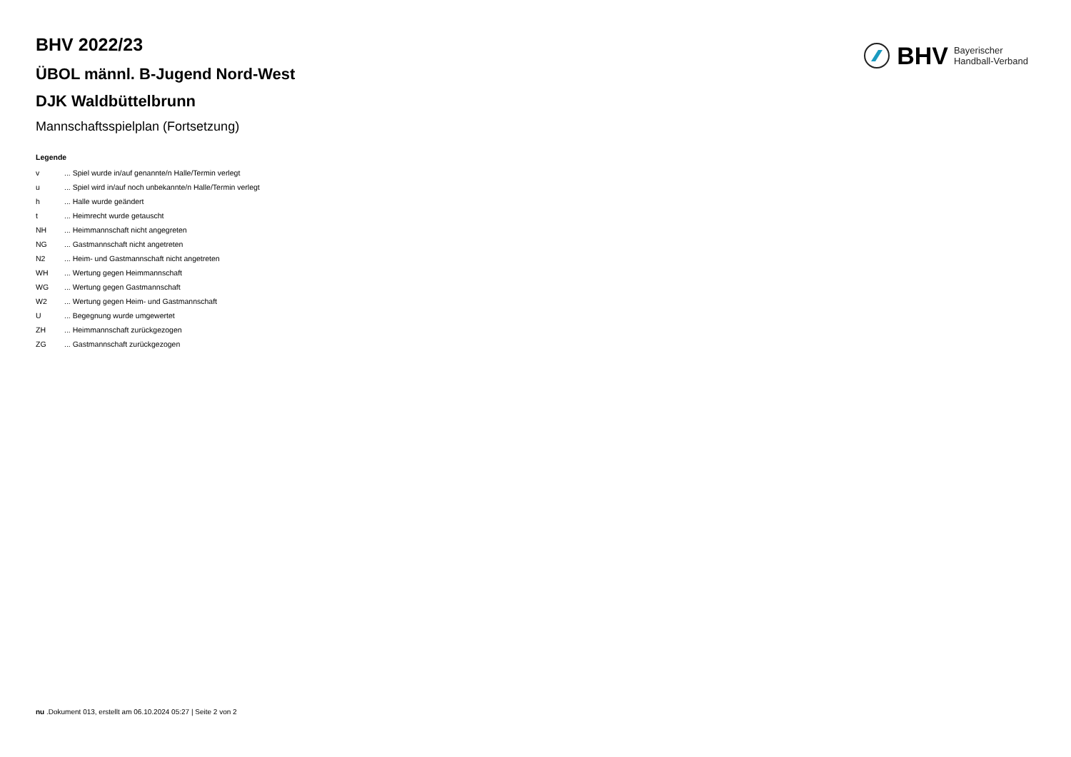BHV 2022/23
ÜBOL männl. B-Jugend Nord-West
DJK Waldbüttelbrunn
Mannschaftsspielplan (Fortsetzung)
Legende
| v | ... Spiel wurde in/auf genannte/n Halle/Termin verlegt |
| u | ... Spiel wird in/auf noch unbekannte/n Halle/Termin verlegt |
| h | ... Halle wurde geändert |
| t | ... Heimrecht wurde getauscht |
| NH | ... Heimmannschaft nicht angegreten |
| NG | ... Gastmannschaft nicht angetreten |
| N2 | ... Heim- und Gastmannschaft nicht angetreten |
| WH | ... Wertung gegen Heimmannschaft |
| WG | ... Wertung gegen Gastmannschaft |
| W2 | ... Wertung gegen Heim- und Gastmannschaft |
| U | ... Begegnung wurde umgewertet |
| ZH | ... Heimmannschaft zurückgezogen |
| ZG | ... Gastmannschaft zurückgezogen |
BHV Bayerischer
Handball-Verband
nu .Dokument 013, erstellt am 06.10.2024 05:27 | Seite 2 von 2